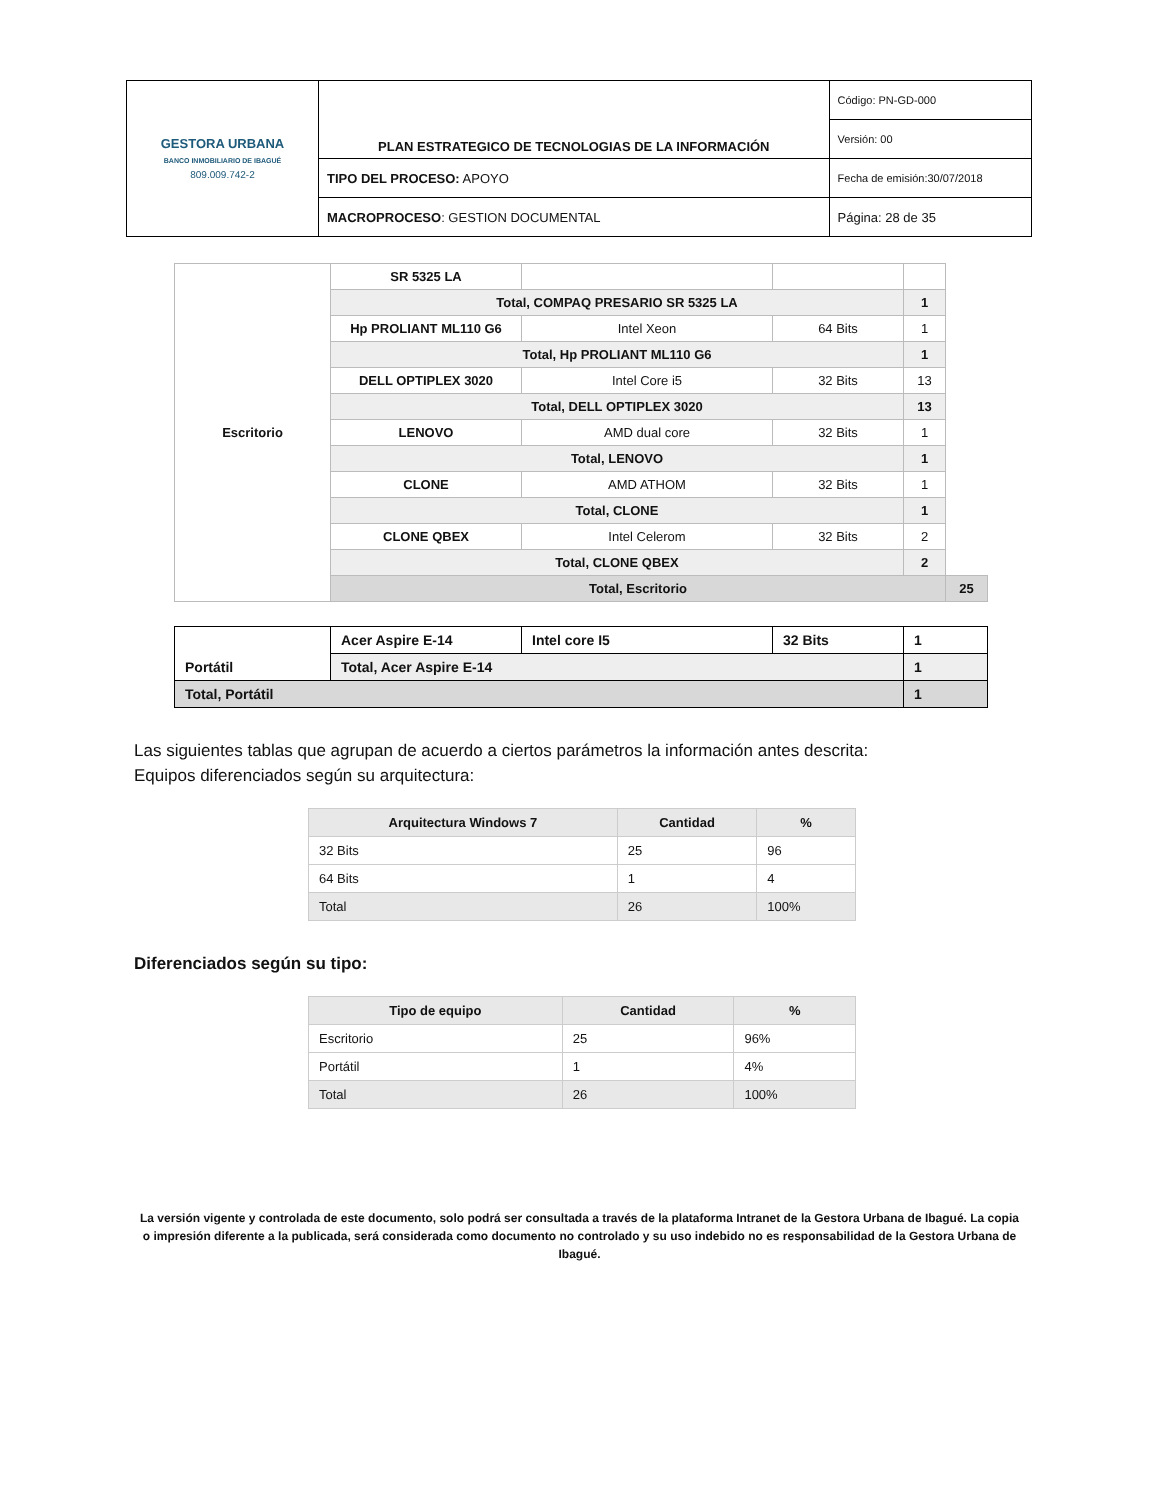| GESTORA URBANA BANCO INMOBILIARIO DE IBAGUÉ 809.009.742-2 | PLAN ESTRATEGICO DE TECNOLOGIAS DE LA INFORMACIÓN | Código: PN-GD-000 |
| | | Versión: 00 |
| | TIPO DEL PROCESO: APOYO | Fecha de emisión:30/07/2018 |
| | MACROPROCESO : GESTION DOCUMENTAL | Página: 28 de 35 |
| Escritorio | SR 5325 LA | | | | |
| | Total, COMPAQ PRESARIO SR 5325 LA | | | 1 | |
| | Hp PROLIANT ML110 G6 | Intel Xeon | 64 Bits | 1 | |
| | Total, Hp PROLIANT ML110 G6 | | | 1 | |
| | DELL OPTIPLEX 3020 | Intel Core i5 | 32 Bits | 13 | |
| | Total, DELL OPTIPLEX 3020 | | | 13 | |
| | LENOVO | AMD dual core | 32 Bits | 1 | |
| | Total, LENOVO | | | 1 | |
| | CLONE | AMD ATHOM | 32 Bits | 1 | |
| | Total, CLONE | | | 1 | |
| | CLONE QBEX | Intel Celerom | 32 Bits | 2 | |
| | Total, CLONE QBEX | | | 2 | |
| | Total, Escritorio | | | | 25 |
| Portátil | Acer Aspire E-14 | Intel core I5 | 32 Bits | 1 |
| | Total, Acer Aspire E-14 | | | 1 |
| Total, Portátil | | | | 1 |
Las siguientes tablas que agrupan de acuerdo a ciertos parámetros la información antes descrita:
Equipos diferenciados según su arquitectura:
| Arquitectura Windows 7 | Cantidad | % |
| --- | --- | --- |
| 32 Bits | 25 | 96 |
| 64 Bits | 1 | 4 |
| Total | 26 | 100% |
Diferenciados según su tipo:
| Tipo de equipo | Cantidad | % |
| --- | --- | --- |
| Escritorio | 25 | 96% |
| Portátil | 1 | 4% |
| Total | 26 | 100% |
La versión vigente y controlada de este documento, solo podrá ser consultada a través de la plataforma Intranet de la Gestora Urbana de Ibagué. La copia o impresión diferente a la publicada, será considerada como documento no controlado y su uso indebido no es responsabilidad de la Gestora Urbana de Ibagué.